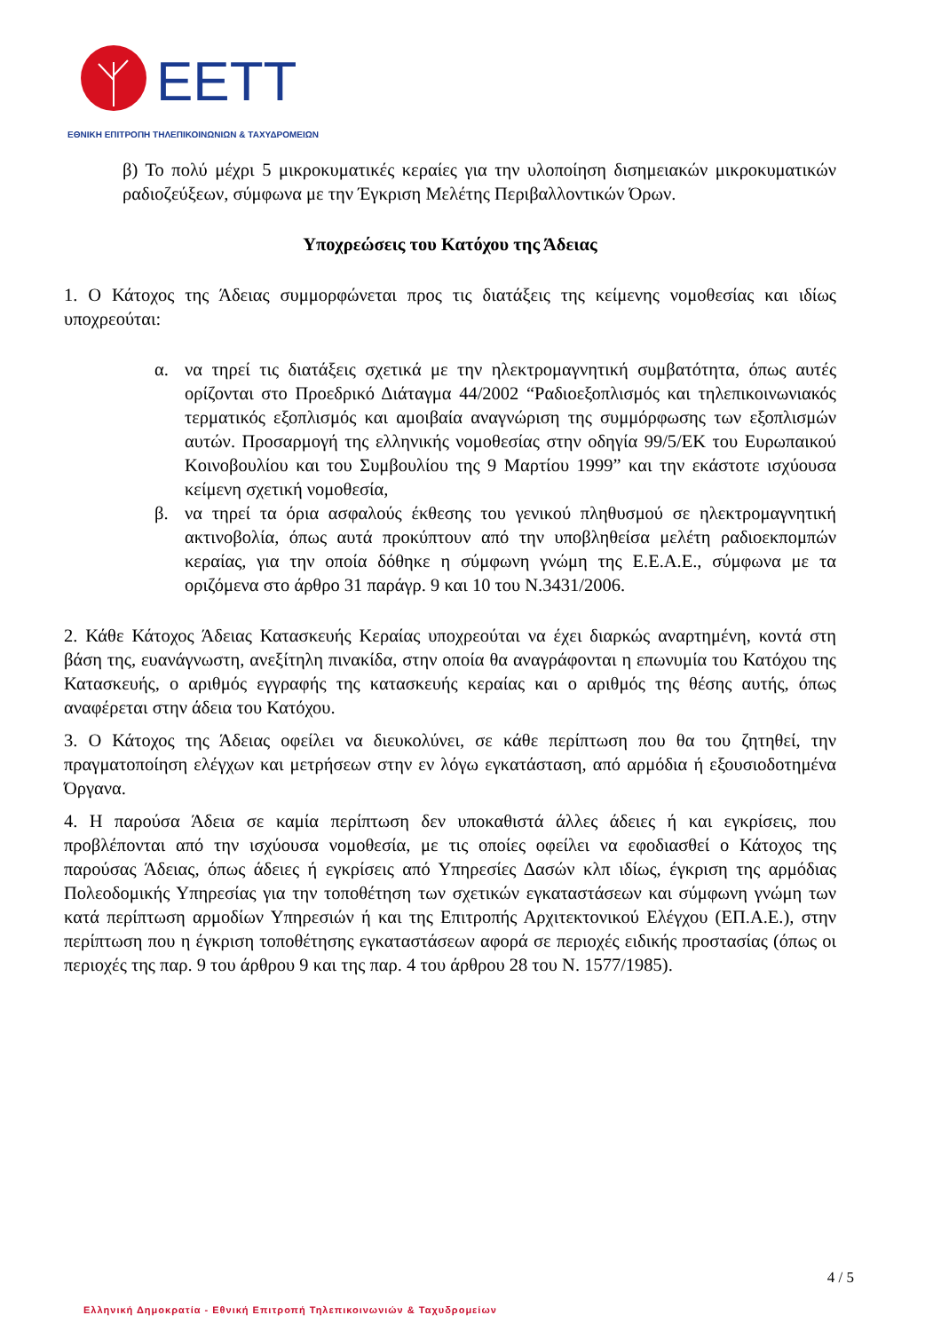EETT
ΕΘΝΙΚΗ ΕΠΙΤΡΟΠΗ ΤΗΛΕΠΙΚΟΙΝΩΝΙΩΝ & ΤΑΧΥΔΡΟΜΕΙΩΝ
β) Το πολύ μέχρι 5 μικροκυματικές κεραίες για την υλοποίηση δισημειακών μικροκυματικών ραδιοζεύξεων, σύμφωνα με την Έγκριση Μελέτης Περιβαλλοντικών Όρων.
Υποχρεώσεις του Κατόχου της Άδειας
1. Ο Κάτοχος της Άδειας συμμορφώνεται προς τις διατάξεις της κείμενης νομοθεσίας και ιδίως υποχρεούται:
α. να τηρεί τις διατάξεις σχετικά με την ηλεκτρομαγνητική συμβατότητα, όπως αυτές ορίζονται στο Προεδρικό Διάταγμα 44/2002 “Ραδιοεξοπλισμός και τηλεπικοινωνιακός τερματικός εξοπλισμός και αμοιβαία αναγνώριση της συμμόρφωσης των εξοπλισμών αυτών. Προσαρμογή της ελληνικής νομοθεσίας στην οδηγία 99/5/ΕΚ του Ευρωπαικού Κοινοβουλίου και του Συμβουλίου της 9 Μαρτίου 1999” και την εκάστοτε ισχύουσα κείμενη σχετική νομοθεσία,
β. να τηρεί τα όρια ασφαλούς έκθεσης του γενικού πληθυσμού σε ηλεκτρομαγνητική ακτινοβολία, όπως αυτά προκύπτουν από την υποβληθείσα μελέτη ραδιοεκπομπών κεραίας, για την οποία δόθηκε η σύμφωνη γνώμη της Ε.Ε.Α.Ε., σύμφωνα με τα οριζόμενα στο άρθρο 31 παράγρ. 9 και 10 του Ν.3431/2006.
2. Κάθε Κάτοχος Άδειας Κατασκευής Κεραίας υποχρεούται να έχει διαρκώς αναρτημένη, κοντά στη βάση της, ευανάγνωστη, ανεξίτηλη πινακίδα, στην οποία θα αναγράφονται η επωνυμία του Κατόχου της Κατασκευής, ο αριθμός εγγραφής της κατασκευής κεραίας και ο αριθμός της θέσης αυτής, όπως αναφέρεται στην άδεια του Κατόχου.
3. Ο Κάτοχος της Άδειας οφείλει να διευκολύνει, σε κάθε περίπτωση που θα του ζητηθεί, την πραγματοποίηση ελέγχων και μετρήσεων στην εν λόγω εγκατάσταση, από αρμόδια ή εξουσιοδοτημένα Όργανα.
4. Η παρούσα Άδεια σε καμία περίπτωση δεν υποκαθιστά άλλες άδειες ή και εγκρίσεις, που προβλέπονται από την ισχύουσα νομοθεσία, με τις οποίες οφείλει να εφοδιασθεί ο Κάτοχος της παρούσας Άδειας, όπως άδειες ή εγκρίσεις από Υπηρεσίες Δασών κλπ ιδίως, έγκριση της αρμόδιας Πολεοδομικής Υπηρεσίας για την τοποθέτηση των σχετικών εγκαταστάσεων και σύμφωνη γνώμη των κατά περίπτωση αρμοδίων Υπηρεσιών ή και της Επιτροπής Αρχιτεκτονικού Ελέγχου (ΕΠ.Α.Ε.), στην περίπτωση που η έγκριση τοποθέτησης εγκαταστάσεων αφορά σε περιοχές ειδικής προστασίας (όπως οι περιοχές της παρ. 9 του άρθρου 9 και της παρ. 4 του άρθρου 28 του Ν. 1577/1985).
4 / 5
Ελληνική Δημοκρατία - Εθνική Επιτροπή Τηλεπικοινωνιών & Ταχυδρομείων